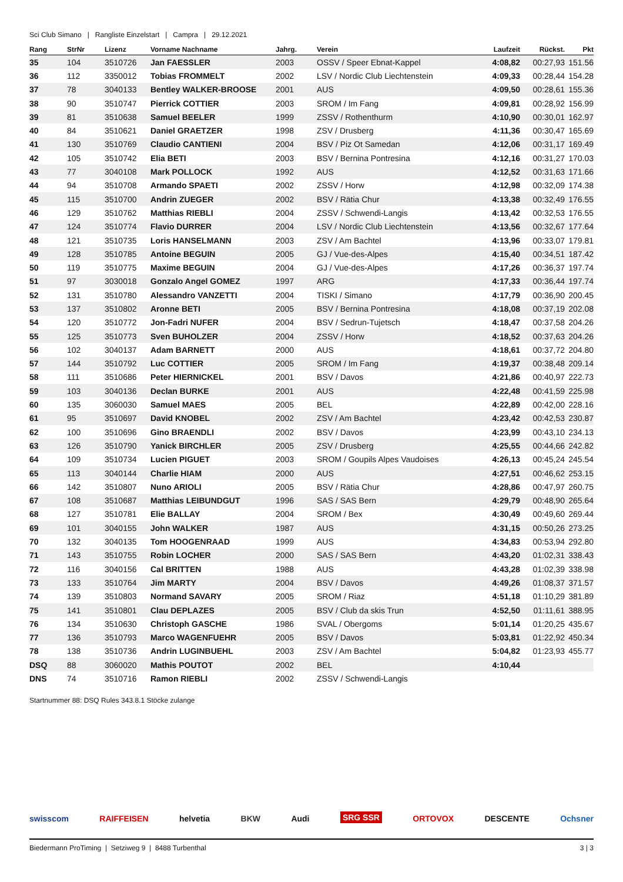Sci Club Simano | Rangliste Einzelstart | Campra | 29.12.2021
| Rang | StrNr | Lizenz | Vorname Nachname | Jahrg. | Verein | Laufzeit | Rückst. | Pkt |
| --- | --- | --- | --- | --- | --- | --- | --- | --- |
| 35 | 104 | 3510726 | Jan FAESSLER | 2003 | OSSV / Speer Ebnat-Kappel | 4:08,82 | 00:27,93 | 151.56 |
| 36 | 112 | 3350012 | Tobias FROMMELT | 2002 | LSV / Nordic Club Liechtenstein | 4:09,33 | 00:28,44 | 154.28 |
| 37 | 78 | 3040133 | Bentley WALKER-BROOSE | 2001 | AUS | 4:09,50 | 00:28,61 | 155.36 |
| 38 | 90 | 3510747 | Pierrick COTTIER | 2003 | SROM / Im Fang | 4:09,81 | 00:28,92 | 156.99 |
| 39 | 81 | 3510638 | Samuel BEELER | 1999 | ZSSV / Rothenthurm | 4:10,90 | 00:30,01 | 162.97 |
| 40 | 84 | 3510621 | Daniel GRAETZER | 1998 | ZSV / Drusberg | 4:11,36 | 00:30,47 | 165.69 |
| 41 | 130 | 3510769 | Claudio CANTIENI | 2004 | BSV / Piz Ot Samedan | 4:12,06 | 00:31,17 | 169.49 |
| 42 | 105 | 3510742 | Elia BETI | 2003 | BSV / Bernina Pontresina | 4:12,16 | 00:31,27 | 170.03 |
| 43 | 77 | 3040108 | Mark POLLOCK | 1992 | AUS | 4:12,52 | 00:31,63 | 171.66 |
| 44 | 94 | 3510708 | Armando SPAETI | 2002 | ZSSV / Horw | 4:12,98 | 00:32,09 | 174.38 |
| 45 | 115 | 3510700 | Andrin ZUEGER | 2002 | BSV / Rätia Chur | 4:13,38 | 00:32,49 | 176.55 |
| 46 | 129 | 3510762 | Matthias RIEBLI | 2004 | ZSSV / Schwendi-Langis | 4:13,42 | 00:32,53 | 176.55 |
| 47 | 124 | 3510774 | Flavio DURRER | 2004 | LSV / Nordic Club Liechtenstein | 4:13,56 | 00:32,67 | 177.64 |
| 48 | 121 | 3510735 | Loris HANSELMANN | 2003 | ZSV / Am Bachtel | 4:13,96 | 00:33,07 | 179.81 |
| 49 | 128 | 3510785 | Antoine BEGUIN | 2005 | GJ / Vue-des-Alpes | 4:15,40 | 00:34,51 | 187.42 |
| 50 | 119 | 3510775 | Maxime BEGUIN | 2004 | GJ / Vue-des-Alpes | 4:17,26 | 00:36,37 | 197.74 |
| 51 | 97 | 3030018 | Gonzalo Angel GOMEZ | 1997 | ARG | 4:17,33 | 00:36,44 | 197.74 |
| 52 | 131 | 3510780 | Alessandro VANZETTI | 2004 | TISKI / Simano | 4:17,79 | 00:36,90 | 200.45 |
| 53 | 137 | 3510802 | Aronne BETI | 2005 | BSV / Bernina Pontresina | 4:18,08 | 00:37,19 | 202.08 |
| 54 | 120 | 3510772 | Jon-Fadri NUFER | 2004 | BSV / Sedrun-Tujetsch | 4:18,47 | 00:37,58 | 204.26 |
| 55 | 125 | 3510773 | Sven BUHOLZER | 2004 | ZSSV / Horw | 4:18,52 | 00:37,63 | 204.26 |
| 56 | 102 | 3040137 | Adam BARNETT | 2000 | AUS | 4:18,61 | 00:37,72 | 204.80 |
| 57 | 144 | 3510792 | Luc COTTIER | 2005 | SROM / Im Fang | 4:19,37 | 00:38,48 | 209.14 |
| 58 | 111 | 3510686 | Peter HIERNICKEL | 2001 | BSV / Davos | 4:21,86 | 00:40,97 | 222.73 |
| 59 | 103 | 3040136 | Declan BURKE | 2001 | AUS | 4:22,48 | 00:41,59 | 225.98 |
| 60 | 135 | 3060030 | Samuel MAES | 2005 | BEL | 4:22,89 | 00:42,00 | 228.16 |
| 61 | 95 | 3510697 | David KNOBEL | 2002 | ZSV / Am Bachtel | 4:23,42 | 00:42,53 | 230.87 |
| 62 | 100 | 3510696 | Gino BRAENDLI | 2002 | BSV / Davos | 4:23,99 | 00:43,10 | 234.13 |
| 63 | 126 | 3510790 | Yanick BIRCHLER | 2005 | ZSV / Drusberg | 4:25,55 | 00:44,66 | 242.82 |
| 64 | 109 | 3510734 | Lucien PIGUET | 2003 | SROM / Goupils Alpes Vaudoises | 4:26,13 | 00:45,24 | 245.54 |
| 65 | 113 | 3040144 | Charlie HIAM | 2000 | AUS | 4:27,51 | 00:46,62 | 253.15 |
| 66 | 142 | 3510807 | Nuno ARIOLI | 2005 | BSV / Rätia Chur | 4:28,86 | 00:47,97 | 260.75 |
| 67 | 108 | 3510687 | Matthias LEIBUNDGUT | 1996 | SAS / SAS Bern | 4:29,79 | 00:48,90 | 265.64 |
| 68 | 127 | 3510781 | Elie BALLAY | 2004 | SROM / Bex | 4:30,49 | 00:49,60 | 269.44 |
| 69 | 101 | 3040155 | John WALKER | 1987 | AUS | 4:31,15 | 00:50,26 | 273.25 |
| 70 | 132 | 3040135 | Tom HOOGENRAAD | 1999 | AUS | 4:34,83 | 00:53,94 | 292.80 |
| 71 | 143 | 3510755 | Robin LOCHER | 2000 | SAS / SAS Bern | 4:43,20 | 01:02,31 | 338.43 |
| 72 | 116 | 3040156 | Cal BRITTEN | 1988 | AUS | 4:43,28 | 01:02,39 | 338.98 |
| 73 | 133 | 3510764 | Jim MARTY | 2004 | BSV / Davos | 4:49,26 | 01:08,37 | 371.57 |
| 74 | 139 | 3510803 | Normand SAVARY | 2005 | SROM / Riaz | 4:51,18 | 01:10,29 | 381.89 |
| 75 | 141 | 3510801 | Clau DEPLAZES | 2005 | BSV / Club da skis Trun | 4:52,50 | 01:11,61 | 388.95 |
| 76 | 134 | 3510630 | Christoph GASCHE | 1986 | SVAL / Obergoms | 5:01,14 | 01:20,25 | 435.67 |
| 77 | 136 | 3510793 | Marco WAGENFUEHR | 2005 | BSV / Davos | 5:03,81 | 01:22,92 | 450.34 |
| 78 | 138 | 3510736 | Andrin LUGINBUEHL | 2003 | ZSV / Am Bachtel | 5:04,82 | 01:23,93 | 455.77 |
| DSQ | 88 | 3060020 | Mathis POUTOT | 2002 | BEL | 4:10,44 | | |
| DNS | 74 | 3510716 | Ramon RIEBLI | 2002 | ZSSV / Schwendi-Langis | | | |
Startnummer 88: DSQ Rules 343.8.1 Stöcke zulange
swisscom RAIFFEISEN helvetia BKW Audi SRG SSR ORTOVOX DESCENTE Ochsner
Biedermann ProTiming | Setziweg 9 | 8488 Turbenthal 3 | 3